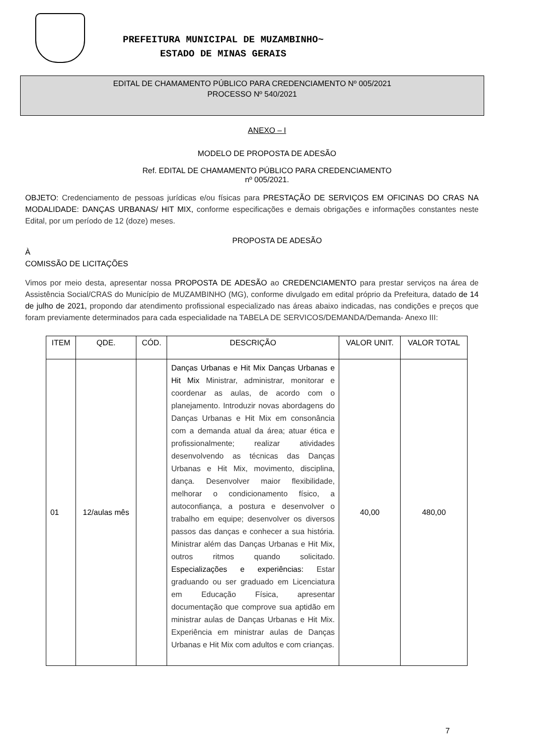PREFEITURA MUNICIPAL DE MUZAMBINHO~
ESTADO DE MINAS GERAIS
EDITAL DE CHAMAMENTO PÚBLICO PARA CREDENCIAMENTO Nº 005/2021
PROCESSO Nº 540/2021
ANEXO – I
MODELO DE PROPOSTA DE ADESÃO
Ref. EDITAL DE CHAMAMENTO PÚBLICO PARA CREDENCIAMENTO
nº 005/2021.
OBJETO: Credenciamento de pessoas jurídicas e/ou físicas para PRESTAÇÃO DE SERVIÇOS EM OFICINAS DO CRAS NA MODALIDADE: DANÇAS URBANAS/ HIT MIX, conforme especificações e demais obrigações e informações constantes neste Edital, por um período de 12 (doze) meses.
PROPOSTA DE ADESÃO
À
COMISSÃO DE LICITAÇÕES
Vimos por meio desta, apresentar nossa PROPOSTA DE ADESÃO ao CREDENCIAMENTO para prestar serviços na área de Assistência Social/CRAS do Município de MUZAMBINHO (MG), conforme divulgado em edital próprio da Prefeitura, datado de 14 de julho de 2021, propondo dar atendimento profissional especializado nas áreas abaixo indicadas, nas condições e preços que foram previamente determinados para cada especialidade na TABELA DE SERVICOS/DEMANDA/Demanda- Anexo III:
| ITEM | QDE. | CÓD. | DESCRIÇÃO | VALOR UNIT. | VALOR TOTAL |
| --- | --- | --- | --- | --- | --- |
| 01 | 12/aulas mês | | Danças Urbanas e Hit Mix Danças Urbanas e Hit Mix Ministrar, administrar, monitorar e coordenar as aulas, de acordo com o planejamento. Introduzir novas abordagens do Danças Urbanas e Hit Mix em consonância com a demanda atual da área; atuar ética e profissionalmente; realizar atividades desenvolvendo as técnicas das Danças Urbanas e Hit Mix, movimento, disciplina, dança. Desenvolver maior flexibilidade, melhorar o condicionamento físico, a autoconfiança, a postura e desenvolver o trabalho em equipe; desenvolver os diversos passos das danças e conhecer a sua história. Ministrar além das Danças Urbanas e Hit Mix, outros ritmos quando solicitado. Especializações e experiências: Estar graduando ou ser graduado em Licenciatura em Educação Física, apresentar documentação que comprove sua aptidão em ministrar aulas de Danças Urbanas e Hit Mix. Experiência em ministrar aulas de Danças Urbanas e Hit Mix com adultos e com crianças. | 40,00 | 480,00 |
7